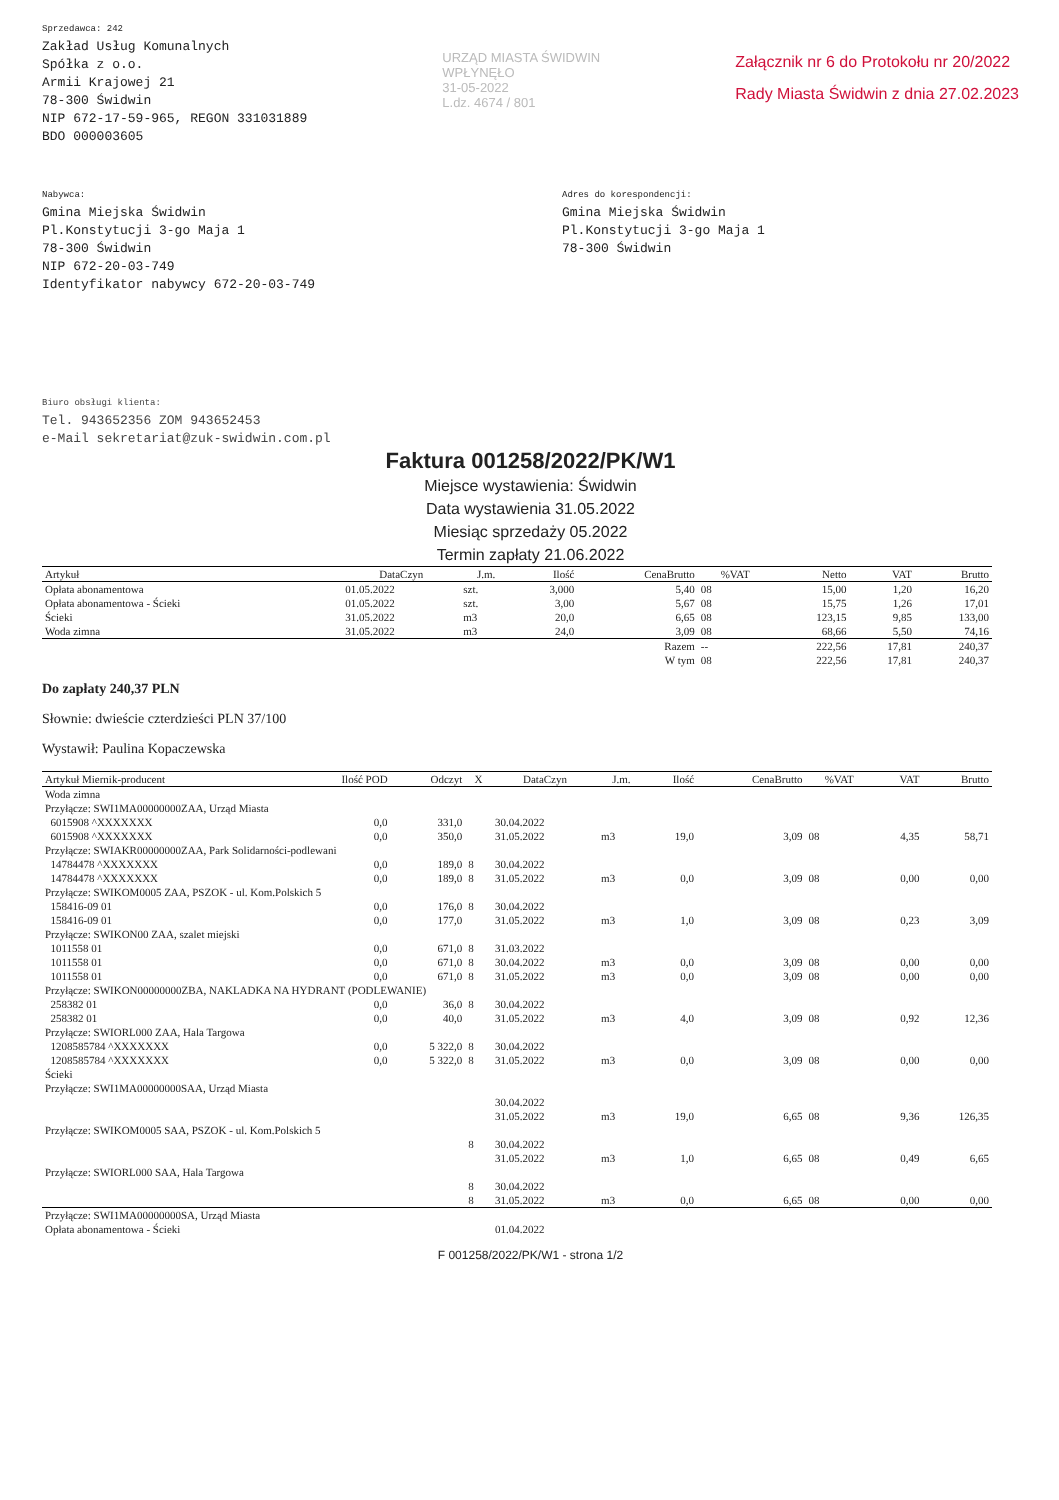Sprzedawca: 242
Zakład Usług Komunalnych
Spółka z o.o.
Armii Krajowej 21
78-300 Świdwin
NIP 672-17-59-965, REGON 331031889
BDO 000003605
URZĄD MIASTA ŚWIDWIN
WPŁYNĘŁO
31-05-2022
L.dz. 4674 / 801
Załącznik nr 6 do Protokołu nr 20/2022
Rady Miasta Świdwin z dnia 27.02.2023
Nabywca:
Gmina Miejska Świdwin
Pl.Konstytucji 3-go Maja 1
78-300 Świdwin
NIP 672-20-03-749
Identyfikator nabywcy 672-20-03-749
Adres do korespondencji:
Gmina Miejska Świdwin
Pl.Konstytucji 3-go Maja 1
78-300 Świdwin
Biuro obsługi klienta:
Tel. 943652356 ZOM 943652453
e-Mail sekretariat@zuk-swidwin.com.pl
Faktura 001258/2022/PK/W1
Miejsce wystawienia: Świdwin
Data wystawienia 31.05.2022
Miesiąc sprzedaży 05.2022
Termin zapłaty 21.06.2022
| Artykuł | DataCzyn | J.m. | Ilość | CenaBrutto | %VAT | Netto | VAT | Brutto |
| --- | --- | --- | --- | --- | --- | --- | --- | --- |
| Opłata abonamentowa | 01.05.2022 | szt. | 3,000 | 5,40 | 08 | 15,00 | 1,20 | 16,20 |
| Opłata abonamentowa - Ścieki | 01.05.2022 | szt. | 3,00 | 5,67 | 08 | 15,75 | 1,26 | 17,01 |
| Ścieki | 31.05.2022 | m3 | 20,0 | 6,65 | 08 | 123,15 | 9,85 | 133,00 |
| Woda zimna | 31.05.2022 | m3 | 24,0 | 3,09 | 08 | 68,66 | 5,50 | 74,16 |
| | | | | Razem | -- | 222,56 | 17,81 | 240,37 |
| | | | | W tym | 08 | 222,56 | 17,81 | 240,37 |
Do zapłaty 240,37 PLN
Słownie: dwieście czterdzieści PLN 37/100
Wystawił: Paulina Kopaczewska
| Artykuł Miernik-producent | Ilość POD | Odczyt | X | DataCzyn | J.m. | Ilość | CenaBrutto | %VAT | VAT | Brutto |
| --- | --- | --- | --- | --- | --- | --- | --- | --- | --- | --- |
| Woda zimna | | | | | | | | | | |
| Przyłącze: SWI1MA00000000ZAA, Urząd Miasta | | | | | | | | | | |
| 6015908 ^XXXXXXX | 0,0 | 331,0 | | 30.04.2022 | | | | | | |
| 6015908 ^XXXXXXX | 0,0 | 350,0 | | 31.05.2022 | m3 | 19,0 | 3,09 | 08 | 4,35 | 58,71 |
| Przyłącze: SWIAKR00000000ZAA, Park Solidarności-podlewani | | | | | | | | | | |
| 14784478 ^XXXXXXX | 0,0 | 189,0 | 8 | 30.04.2022 | | | | | | |
| 14784478 ^XXXXXXX | 0,0 | 189,0 | 8 | 31.05.2022 | m3 | 0,0 | 3,09 | 08 | 0,00 | 0,00 |
| Przyłącze: SWIKOM0005 ZAA, PSZOK - ul. Kom.Polskich 5 | | | | | | | | | | |
| 158416-09 01 | 0,0 | 176,0 | 8 | 30.04.2022 | | | | | | |
| 158416-09 01 | 0,0 | 177,0 | | 31.05.2022 | m3 | 1,0 | 3,09 | 08 | 0,23 | 3,09 |
| Przyłącze: SWIKON00 ZAA, szalet miejski | | | | | | | | | | |
| 1011558 01 | 0,0 | 671,0 | 8 | 31.03.2022 | | | | | | |
| 1011558 01 | 0,0 | 671,0 | 8 | 30.04.2022 | m3 | 0,0 | 3,09 | 08 | 0,00 | 0,00 |
| 1011558 01 | 0,0 | 671,0 | 8 | 31.05.2022 | m3 | 0,0 | 3,09 | 08 | 0,00 | 0,00 |
| Przyłącze: SWIKON00000000ZBA, NAKLADKA NA HYDRANT (PODLEWANIE) | | | | | | | | | | |
| 258382 01 | 0,0 | 36,0 | 8 | 30.04.2022 | | | | | | |
| 258382 01 | 0,0 | 40,0 | | 31.05.2022 | m3 | 4,0 | 3,09 | 08 | 0,92 | 12,36 |
| Przyłącze: SWIORL000 ZAA, Hala Targowa | | | | | | | | | | |
| 1208585784 ^XXXXXXX | 0,0 | 5 322,0 | 8 | 30.04.2022 | | | | | | |
| 1208585784 ^XXXXXXX | 0,0 | 5 322,0 | 8 | 31.05.2022 | m3 | 0,0 | 3,09 | 08 | 0,00 | 0,00 |
| Ścieki | | | | | | | | | | |
| Przyłącze: SWI1MA00000000SAA, Urząd Miasta | | | | | | | | | | |
| | | | | 30.04.2022 | | | | | | |
| | | | | 31.05.2022 | m3 | 19,0 | 6,65 | 08 | 9,36 | 126,35 |
| Przyłącze: SWIKOM0005 SAA, PSZOK - ul. Kom.Polskich 5 | | | | | | | | | | |
| | | | 8 | 30.04.2022 | | | | | | |
| | | | | 31.05.2022 | m3 | 1,0 | 6,65 | 08 | 0,49 | 6,65 |
| Przyłącze: SWIORL000 SAA, Hala Targowa | | | | | | | | | | |
| | | | 8 | 30.04.2022 | | | | | | |
| | | | 8 | 31.05.2022 | m3 | 0,0 | 6,65 | 08 | 0,00 | 0,00 |
| Przyłącze: SWI1MA00000000SA, Urząd Miasta | | | | | | | | | | |
| Opłata abonamentowa - Ścieki | | | | 01.04.2022 | | | | | | |
F 001258/2022/PK/W1 - strona 1/2